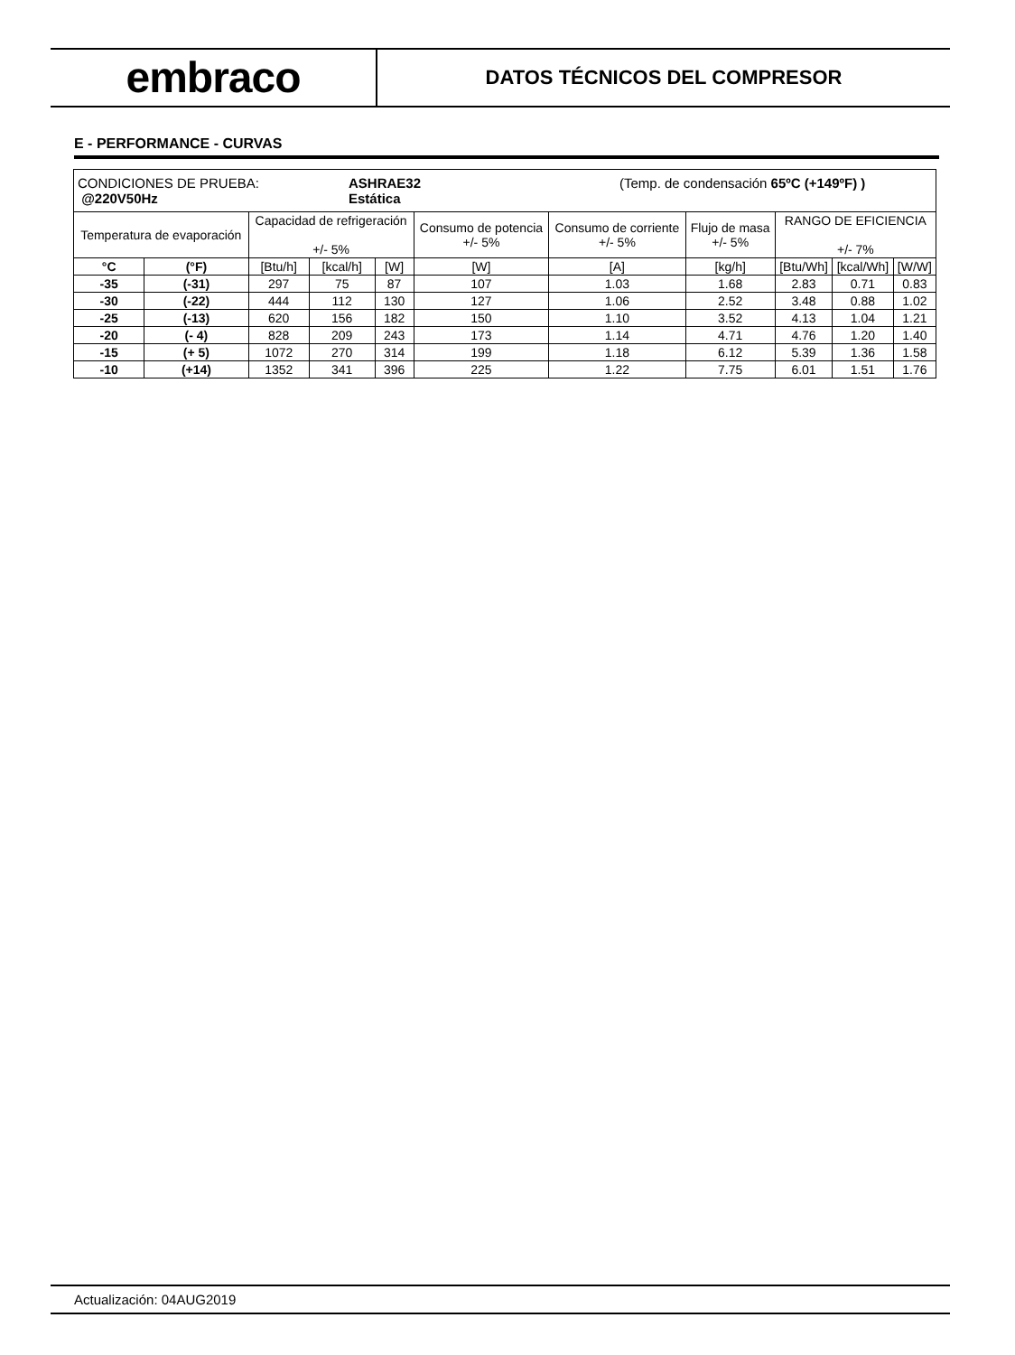embraco
DATOS TÉCNICOS DEL COMPRESOR
E - PERFORMANCE - CURVAS
| CONDICIONES DE PRUEBA: ASHRAE32 (Temp. de condensación 65ºC (+149ºF) ) @220V50Hz Estática | | | | | | | | | | |
| Temperatura de evaporación | | Capacidad de refrigeración +/- 5% | | | Consumo de potencia +/- 5% | Consumo de corriente +/- 5% | Flujo de masa +/- 5% | RANGO DE EFICIENCIA +/- 7% | | |
| °C | (°F) | [Btu/h] | [kcal/h] | [W] | [W] | [A] | [kg/h] | [Btu/Wh] | [kcal/Wh] | [W/W] |
| -35 | (-31) | 297 | 75 | 87 | 107 | 1.03 | 1.68 | 2.83 | 0.71 | 0.83 |
| -30 | (-22) | 444 | 112 | 130 | 127 | 1.06 | 2.52 | 3.48 | 0.88 | 1.02 |
| -25 | (-13) | 620 | 156 | 182 | 150 | 1.10 | 3.52 | 4.13 | 1.04 | 1.21 |
| -20 | (- 4) | 828 | 209 | 243 | 173 | 1.14 | 4.71 | 4.76 | 1.20 | 1.40 |
| -15 | (+ 5) | 1072 | 270 | 314 | 199 | 1.18 | 6.12 | 5.39 | 1.36 | 1.58 |
| -10 | (+14) | 1352 | 341 | 396 | 225 | 1.22 | 7.75 | 6.01 | 1.51 | 1.76 |
Actualización: 04AUG2019